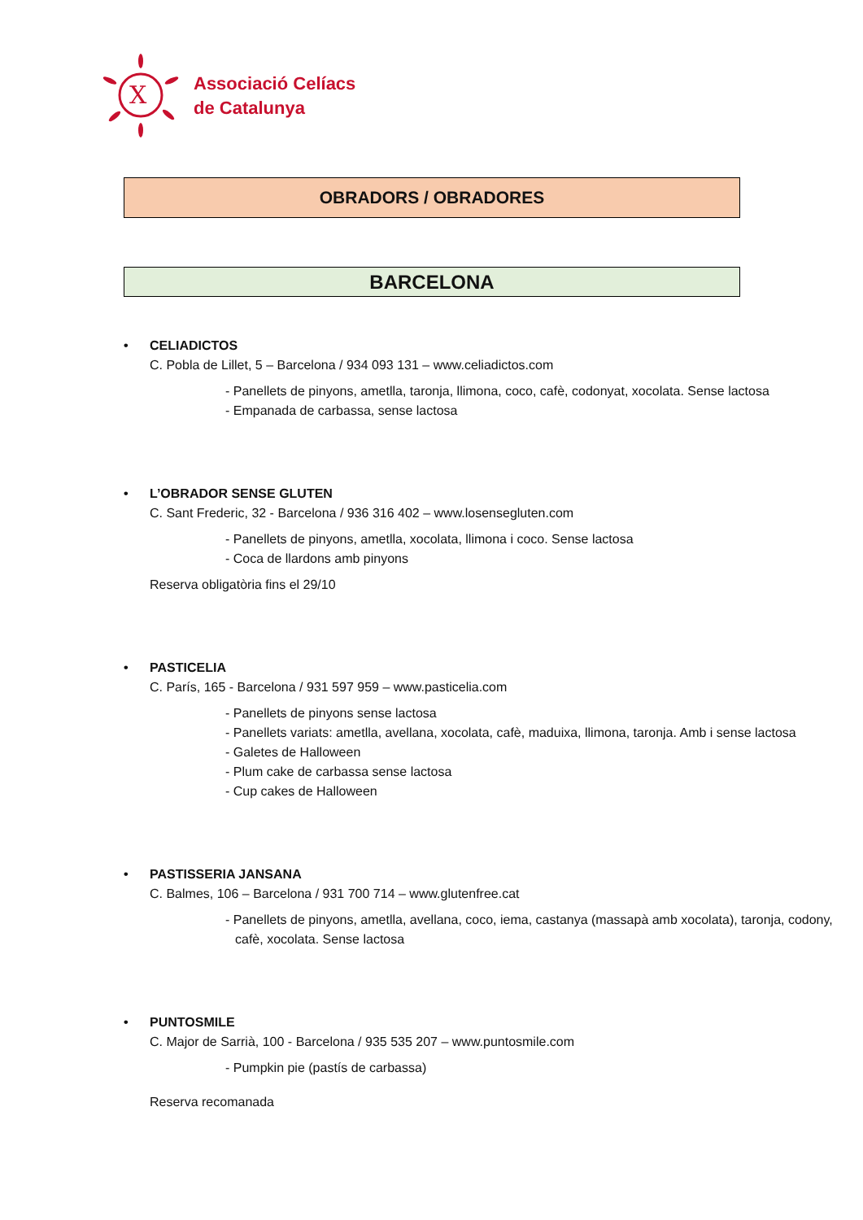X
Associació Celíacs
de Catalunya
OBRADORS / OBRADORES
BARCELONA
• CELIADICTOS
C. Pobla de Lillet, 5 – Barcelona / 934 093 131 – www.celiadictos.com
- Panellets de pinyons, ametlla, taronja, llimona, coco, cafè, codonyat, xocolata. Sense lactosa
- Empanada de carbassa, sense lactosa
• L’OBRADOR SENSE GLUTEN
C. Sant Frederic, 32 - Barcelona / 936 316 402 – www.losensegluten.com
- Panellets de pinyons, ametlla, xocolata, llimona i coco. Sense lactosa
- Coca de llardons amb pinyons
Reserva obligatòria fins el 29/10
• PASTICELIA
C. París, 165 - Barcelona / 931 597 959 – www.pasticelia.com
- Panellets de pinyons sense lactosa
- Panellets variats: ametlla, avellana, xocolata, cafè, maduixa, llimona, taronja. Amb i sense lactosa
- Galetes de Halloween
- Plum cake de carbassa sense lactosa
- Cup cakes de Halloween
• PASTISSERIA JANSANA
C. Balmes, 106 – Barcelona / 931 700 714 – www.glutenfree.cat
- Panellets de pinyons, ametlla, avellana, coco, iema, castanya (massapà amb xocolata), taronja, codony, cafè, xocolata. Sense lactosa
• PUNTOSMILE
C. Major de Sarrià, 100 - Barcelona / 935 535 207 – www.puntosmile.com
- Pumpkin pie (pastís de carbassa)
Reserva recomanada